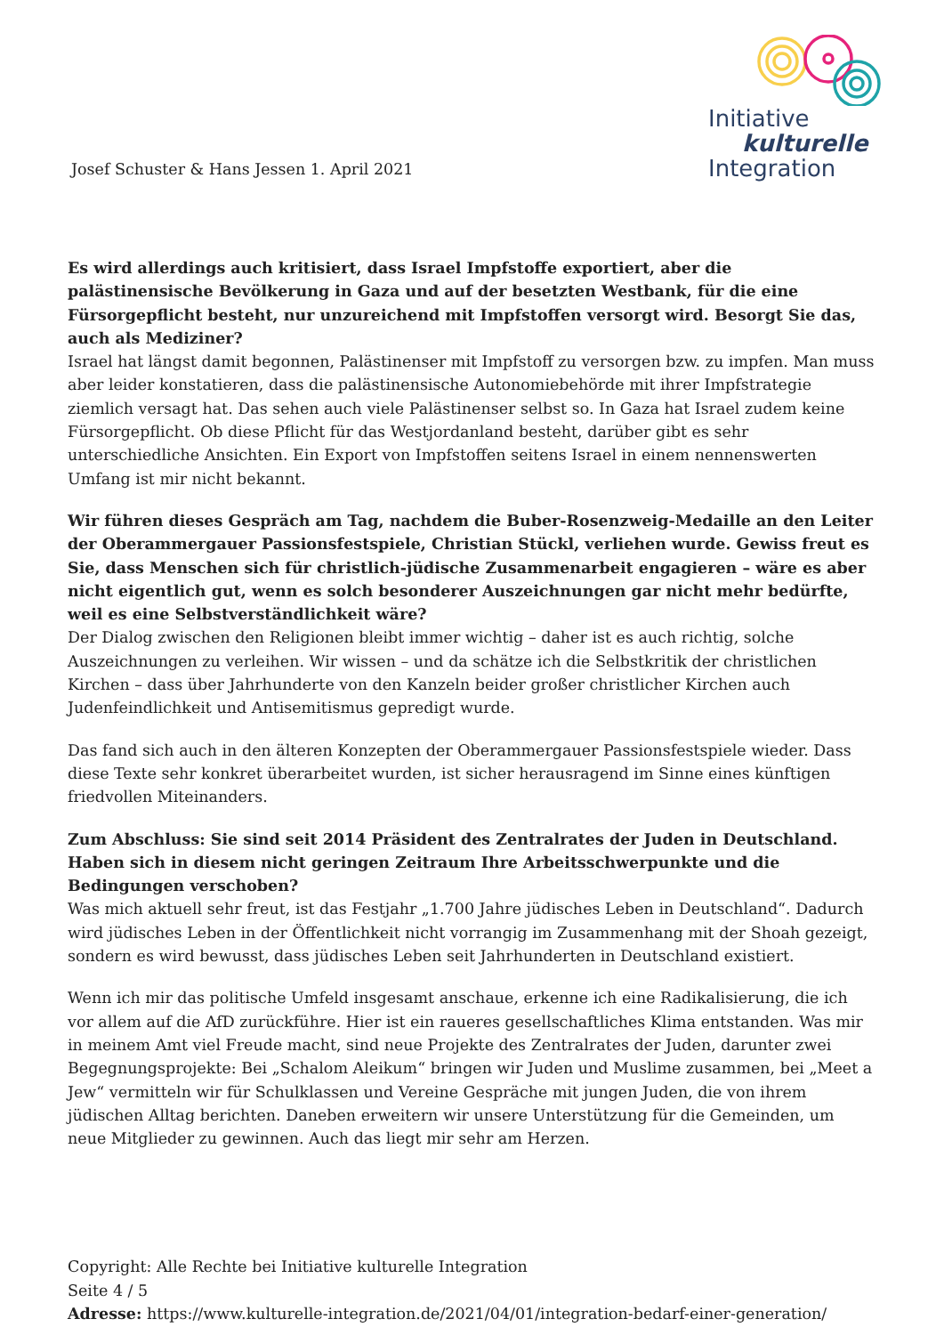Josef Schuster & Hans Jessen 1. April 2021
Initiative
kulturelle
Integration
Es wird allerdings auch kritisiert, dass Israel Impfstoffe exportiert, aber die palästinensische Bevölkerung in Gaza und auf der besetzten Westbank, für die eine Fürsorgepflicht besteht, nur unzureichend mit Impfstoffen versorgt wird. Besorgt Sie das, auch als Mediziner?
Israel hat längst damit begonnen, Palästinenser mit Impfstoff zu versorgen bzw. zu impfen. Man muss aber leider konstatieren, dass die palästinensische Autonomiebehörde mit ihrer Impfstrategie ziemlich versagt hat. Das sehen auch viele Palästinenser selbst so. In Gaza hat Israel zudem keine Fürsorgepflicht. Ob diese Pflicht für das Westjordanland besteht, darüber gibt es sehr unterschiedliche Ansichten. Ein Export von Impfstoffen seitens Israel in einem nennenswerten Umfang ist mir nicht bekannt.
Wir führen dieses Gespräch am Tag, nachdem die Buber-Rosenzweig-Medaille an den Leiter der Oberammergauer Passionsfestspiele, Christian Stückl, verliehen wurde. Gewiss freut es Sie, dass Menschen sich für christlich-jüdische Zusammenarbeit engagieren – wäre es aber nicht eigentlich gut, wenn es solch besonderer Auszeichnungen gar nicht mehr bedürfte, weil es eine Selbstverständlichkeit wäre?
Der Dialog zwischen den Religionen bleibt immer wichtig – daher ist es auch richtig, solche Auszeichnungen zu verleihen. Wir wissen – und da schätze ich die Selbstkritik der christlichen Kirchen – dass über Jahrhunderte von den Kanzeln beider großer christlicher Kirchen auch Judenfeindlichkeit und Antisemitismus gepredigt wurde.
Das fand sich auch in den älteren Konzepten der Oberammergauer Passionsfestspiele wieder. Dass diese Texte sehr konkret überarbeitet wurden, ist sicher herausragend im Sinne eines künftigen friedvollen Miteinanders.
Zum Abschluss: Sie sind seit 2014 Präsident des Zentralrates der Juden in Deutschland. Haben sich in diesem nicht geringen Zeitraum Ihre Arbeitsschwerpunkte und die Bedingungen verschoben?
Was mich aktuell sehr freut, ist das Festjahr „1.700 Jahre jüdisches Leben in Deutschland“. Dadurch wird jüdisches Leben in der Öffentlichkeit nicht vorrangig im Zusammenhang mit der Shoah gezeigt, sondern es wird bewusst, dass jüdisches Leben seit Jahrhunderten in Deutschland existiert.
Wenn ich mir das politische Umfeld insgesamt anschaue, erkenne ich eine Radikalisierung, die ich vor allem auf die AfD zurückführe. Hier ist ein raueres gesellschaftliches Klima entstanden. Was mir in meinem Amt viel Freude macht, sind neue Projekte des Zentralrates der Juden, darunter zwei Begegnungsprojekte: Bei „Schalom Aleikum“ bringen wir Juden und Muslime zusammen, bei „Meet a Jew“ vermitteln wir für Schulklassen und Vereine Gespräche mit jungen Juden, die von ihrem jüdischen Alltag berichten. Daneben erweitern wir unsere Unterstützung für die Gemeinden, um neue Mitglieder zu gewinnen. Auch das liegt mir sehr am Herzen.
Copyright: Alle Rechte bei Initiative kulturelle Integration
Seite 4 / 5
Adresse: https://www.kulturelle-integration.de/2021/04/01/integration-bedarf-einer-generation/